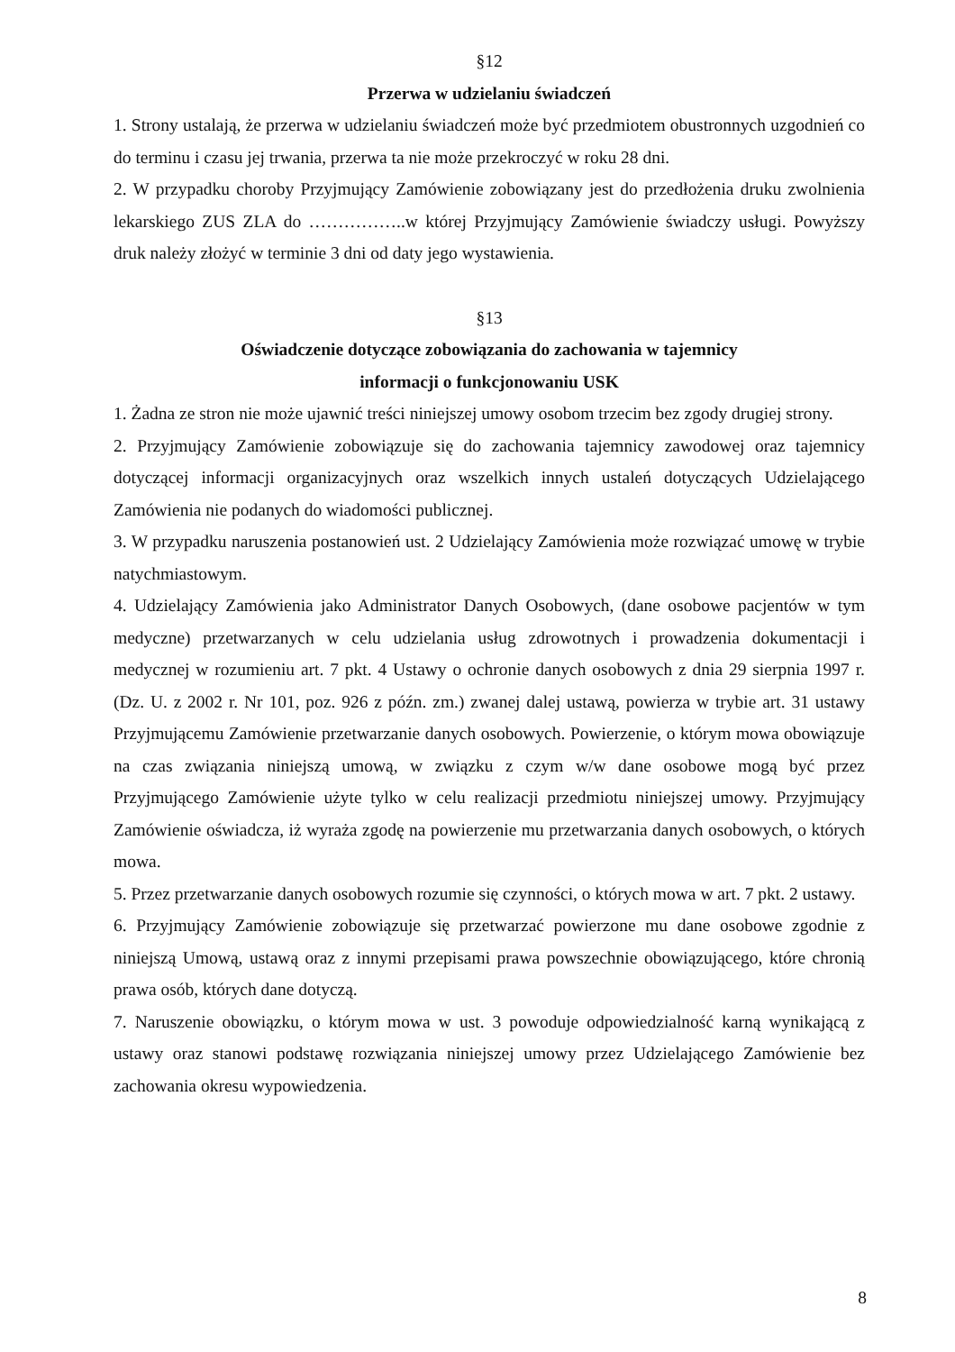§12
Przerwa w udzielaniu świadczeń
1. Strony ustalają, że przerwa w udzielaniu świadczeń może być przedmiotem obustronnych uzgodnień co do terminu i czasu jej trwania, przerwa ta nie może przekroczyć w roku 28 dni.
2. W przypadku choroby Przyjmujący Zamówienie zobowiązany jest do przedłożenia druku zwolnienia lekarskiego ZUS ZLA do ……………..w której Przyjmujący Zamówienie świadczy usługi. Powyższy druk należy złożyć w terminie 3 dni od daty jego wystawienia.
§13
Oświadczenie dotyczące zobowiązania do zachowania w tajemnicy
informacji o funkcjonowaniu USK
1. Żadna ze stron nie może ujawnić treści niniejszej umowy osobom trzecim bez zgody drugiej strony.
2. Przyjmujący Zamówienie zobowiązuje się do zachowania tajemnicy zawodowej oraz tajemnicy dotyczącej informacji organizacyjnych oraz wszelkich innych ustaleń dotyczących Udzielającego Zamówienia nie podanych do wiadomości publicznej.
3. W przypadku naruszenia postanowień ust. 2 Udzielający Zamówienia może rozwiązać umowę w trybie natychmiastowym.
4. Udzielający Zamówienia jako Administrator Danych Osobowych, (dane osobowe pacjentów w tym medyczne) przetwarzanych w celu udzielania usług zdrowotnych i prowadzenia dokumentacji i medycznej w rozumieniu art. 7 pkt. 4 Ustawy o ochronie danych osobowych z dnia 29 sierpnia 1997 r. (Dz. U. z 2002 r. Nr 101, poz. 926 z późn. zm.) zwanej dalej ustawą, powierza w trybie art. 31 ustawy Przyjmującemu Zamówienie przetwarzanie danych osobowych. Powierzenie, o którym mowa obowiązuje na czas związania niniejszą umową, w związku z czym w/w dane osobowe mogą być przez Przyjmującego Zamówienie użyte tylko w celu realizacji przedmiotu niniejszej umowy. Przyjmujący Zamówienie oświadcza, iż wyraża zgodę na powierzenie mu przetwarzania danych osobowych, o których mowa.
5. Przez przetwarzanie danych osobowych rozumie się czynności, o których mowa w art. 7 pkt. 2 ustawy.
6. Przyjmujący Zamówienie zobowiązuje się przetwarzać powierzone mu dane osobowe zgodnie z niniejszą Umową, ustawą oraz z innymi przepisami prawa powszechnie obowiązującego, które chronią prawa osób, których dane dotyczą.
7. Naruszenie obowiązku, o którym mowa w ust. 3 powoduje odpowiedzialność karną wynikającą z ustawy oraz stanowi podstawę rozwiązania niniejszej umowy przez Udzielającego Zamówienie bez zachowania okresu wypowiedzenia.
8